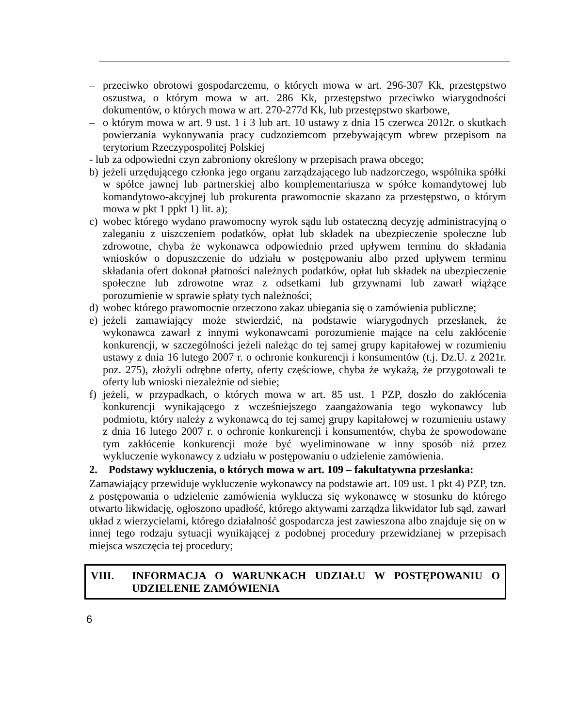– przeciwko obrotowi gospodarczemu, o których mowa w art. 296-307 Kk, przestępstwo oszustwa, o którym mowa w art. 286 Kk, przestępstwo przeciwko wiarygodności dokumentów, o których mowa w art. 270-277d Kk, lub przestępstwo skarbowe,
– o którym mowa w art. 9 ust. 1 i 3 lub art. 10 ustawy z dnia 15 czerwca 2012r. o skutkach powierzania wykonywania pracy cudzoziemcom przebywającym wbrew przepisom na terytorium Rzeczypospolitej Polskiej
- lub za odpowiedni czyn zabroniony określony w przepisach prawa obcego;
b) jeżeli urzędującego członka jego organu zarządzającego lub nadzorczego, wspólnika spółki w spółce jawnej lub partnerskiej albo komplementariusza w spółce komandytowej lub komandytowo-akcyjnej lub prokurenta prawomocnie skazano za przestępstwo, o którym mowa w pkt 1 ppkt 1) lit. a);
c) wobec którego wydano prawomocny wyrok sądu lub ostateczną decyzję administracyjną o zaleganiu z uiszczeniem podatków, opłat lub składek na ubezpieczenie społeczne lub zdrowotne, chyba że wykonawca odpowiednio przed upływem terminu do składania wniosków o dopuszczenie do udziału w postępowaniu albo przed upływem terminu składania ofert dokonał płatności należnych podatków, opłat lub składek na ubezpieczenie społeczne lub zdrowotne wraz z odsetkami lub grzywnami lub zawarł wiążące porozumienie w sprawie spłaty tych należności;
d) wobec którego prawomocnie orzeczono zakaz ubiegania się o zamówienia publiczne;
e) jeżeli zamawiający może stwierdzić, na podstawie wiarygodnych przesłanek, że wykonawca zawarł z innymi wykonawcami porozumienie mające na celu zakłócenie konkurencji, w szczególności jeżeli należąc do tej samej grupy kapitałowej w rozumieniu ustawy z dnia 16 lutego 2007 r. o ochronie konkurencji i konsumentów (t.j. Dz.U. z 2021r. poz. 275), złożyli odrębne oferty, oferty częściowe, chyba że wykażą, że przygotowali te oferty lub wnioski niezależnie od siebie;
f) jeżeli, w przypadkach, o których mowa w art. 85 ust. 1 PZP, doszło do zakłócenia konkurencji wynikającego z wcześniejszego zaangażowania tego wykonawcy lub podmiotu, który należy z wykonawcą do tej samej grupy kapitałowej w rozumieniu ustawy z dnia 16 lutego 2007 r. o ochronie konkurencji i konsumentów, chyba że spowodowane tym zakłócenie konkurencji może być wyeliminowane w inny sposób niż przez wykluczenie wykonawcy z udziału w postępowaniu o udzielenie zamówienia.
2. Podstawy wykluczenia, o których mowa w art. 109 – fakultatywna przesłanka:
Zamawiający przewiduje wykluczenie wykonawcy na podstawie art. 109 ust. 1 pkt 4) PZP, tzn. z postępowania o udzielenie zamówienia wyklucza się wykonawcę w stosunku do którego otwarto likwidację, ogłoszono upadłość, którego aktywami zarządza likwidator lub sąd, zawarł układ z wierzycielami, którego działalność gospodarcza jest zawieszona albo znajduje się on w innej tego rodzaju sytuacji wynikającej z podobnej procedury przewidzianej w przepisach miejsca wszczęcia tej procedury;
VIII. INFORMACJA O WARUNKACH UDZIAŁU W POSTĘPOWANIU O UDZIELENIE ZAMÓWIENIA
6